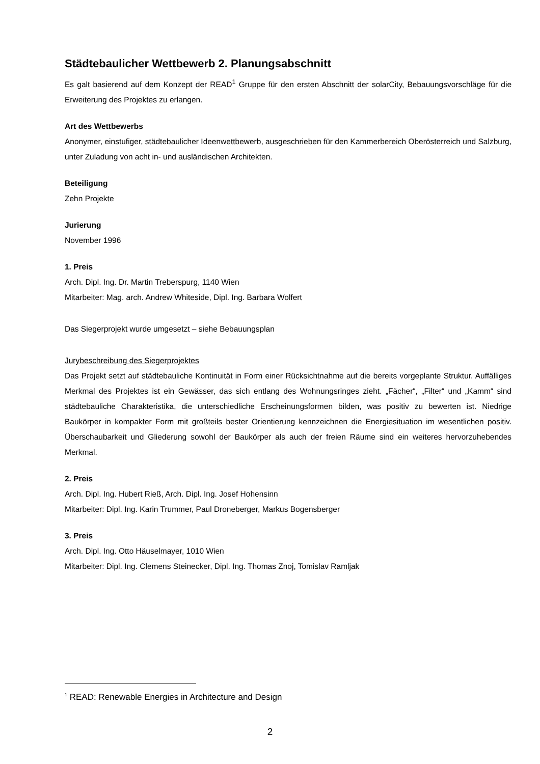Städtebaulicher Wettbewerb 2. Planungsabschnitt
Es galt basierend auf dem Konzept der READ<sup>1</sup> Gruppe für den ersten Abschnitt der solarCity, Bebauungsvorschläge für die Erweiterung des Projektes zu erlangen.
Art des Wettbewerbs
Anonymer, einstufiger, städtebaulicher Ideenwettbewerb, ausgeschrieben für den Kammerbereich Oberösterreich und Salzburg, unter Zuladung von acht in- und ausländischen Architekten.
Beteiligung
Zehn Projekte
Jurierung
November 1996
1. Preis
Arch. Dipl. Ing. Dr. Martin Treberspurg, 1140 Wien
Mitarbeiter: Mag. arch. Andrew Whiteside, Dipl. Ing. Barbara Wolfert
Das Siegerprojekt wurde umgesetzt – siehe Bebauungsplan
Jurybeschreibung des Siegerprojektes
Das Projekt setzt auf städtebauliche Kontinuität in Form einer Rücksichtnahme auf die bereits vorgeplante Struktur. Auffälliges Merkmal des Projektes ist ein Gewässer, das sich entlang des Wohnungsringes zieht. „Fächer“, „Filter“ und „Kamm“ sind städtebauliche Charakteristika, die unterschiedliche Erscheinungsformen bilden, was positiv zu bewerten ist. Niedrige Baukörper in kompakter Form mit großteils bester Orientierung kennzeichnen die Energiesituation im wesentlichen positiv. Überschaubarkeit und Gliederung sowohl der Baukörper als auch der freien Räume sind ein weiteres hervorzuhebendes Merkmal.
2. Preis
Arch. Dipl. Ing. Hubert Rieß, Arch. Dipl. Ing. Josef Hohensinn
Mitarbeiter: Dipl. Ing. Karin Trummer, Paul Droneberger, Markus Bogensberger
3. Preis
Arch. Dipl. Ing. Otto Häuselmayer, 1010 Wien
Mitarbeiter: Dipl. Ing. Clemens Steinecker, Dipl. Ing. Thomas Znoj, Tomislav Ramljak
<sup>1</sup> READ: Renewable Energies in Architecture and Design
2